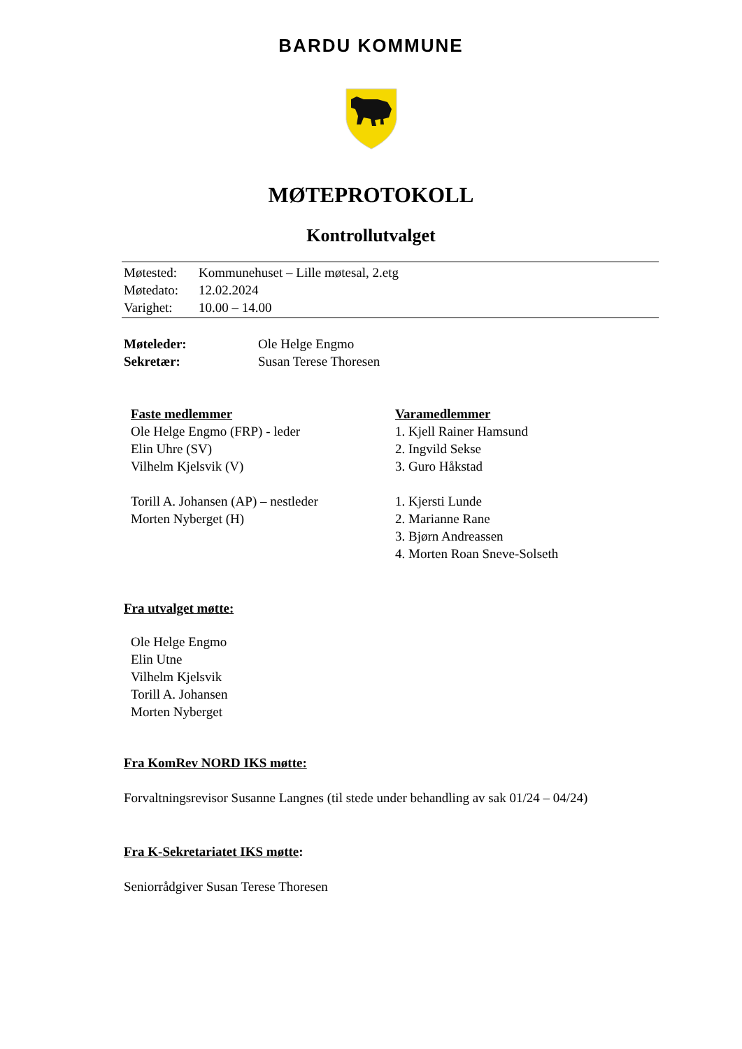BARDU KOMMUNE
MØTEPROTOKOLL
Kontrollutvalget
| Møtested: | Kommunehuset – Lille møtesal, 2.etg |
| Møtedato: | 12.02.2024 |
| Varighet: | 10.00 – 14.00 |
| Møteleder: | Ole Helge Engmo |
| Sekretær: | Susan Terese Thoresen |
| Faste medlemmer | Varamedlemmer |
| Ole Helge Engmo (FRP) - leder | 1. Kjell Rainer Hamsund |
| Elin Uhre (SV) | 2. Ingvild Sekse |
| Vilhelm Kjelsvik (V) | 3. Guro Håkstad |
| Torill A. Johansen (AP) – nestleder | 1. Kjersti Lunde |
| Morten Nyberget (H) | 2. Marianne Rane |
| | 3. Bjørn Andreassen |
| | 4. Morten Roan Sneve-Solseth |
Fra utvalget møtte:
Ole Helge Engmo
Elin Utne
Vilhelm Kjelsvik
Torill A. Johansen
Morten Nyberget
Fra KomRev NORD IKS møtte:
Forvaltningsrevisor Susanne Langnes (til stede under behandling av sak 01/24 – 04/24)
Fra K-Sekretariatet IKS møtte:
Seniorrådgiver Susan Terese Thoresen